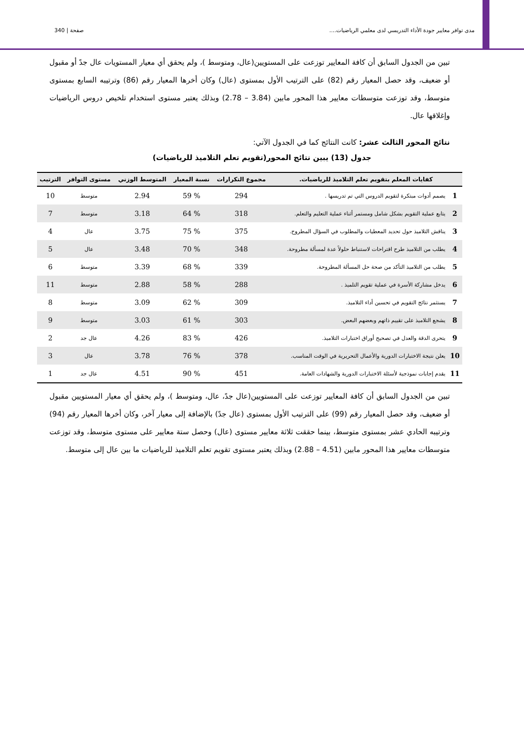صفحة | 340 مدى توافر معايير جودة الأداء التدريسي لدى معلمي الرياضيات....
تبين من الجدول السابق أن كافة المعايير توزعت على المستويين(عال، ومتوسط )، ولم يحقق أي معيار المستويات عال جدً أو مقبول أو ضعيف، وقد حصل المعيار رقم (82) على الترتيب الأول بمستوى (عال) وكان أخرها المعيار رقم (86) وترتيبه السابع بمستوى متوسط، وقد توزعت متوسطات معايير هذا المحور مابين (3.84 – 2.78) وبذلك يعتبر مستوى استخدام تلخيص دروس الرياضيات وإغلاقها عال.
نتائج المحور الثالث عشر: كانت النتائج كما في الجدول الآتي:
جدول (13) يبين نتائج المحور(تقويم تعلم التلاميذ للرياضيات)
| كفايات المعلم بتقويم تعلم التلاميذ للرياضيات. | | مجموع التكرارات | نسبة المعيار | المتوسط الوزني | مستوى التوافر | الترتيب |
| --- | --- | --- | --- | --- | --- | --- |
| 1 | يصمم أدوات مبتكرة لتقويم الدروس التي تم تدريسها . | 294 | % 59 | 2.94 | متوسط | 10 |
| 2 | يتابع عملية التقويم بشكل شامل ومستمر أثناء عملية التعليم والتعلم. | 318 | % 64 | 3.18 | متوسط | 7 |
| 3 | يناقش التلاميذ حول تحديد المعطيات والمطلوب في السؤال المطروح. | 375 | % 75 | 3.75 | عال | 4 |
| 4 | يطلب من التلاميذ طرح اقتراحات لاستنباط حلولاً عدة لمسألة مطروحة. | 348 | % 70 | 3.48 | عال | 5 |
| 5 | يطلب من التلاميذ التأكد من صحة حل المسألة المطروحة. | 339 | % 68 | 3.39 | متوسط | 6 |
| 6 | يدخل مشاركة الأسرة في عملية تقويم التلميذ . | 288 | % 58 | 2.88 | متوسط | 11 |
| 7 | يستثمر نتائج التقويم في تحسين أداء التلاميذ. | 309 | % 62 | 3.09 | متوسط | 8 |
| 8 | يشجع التلاميذ على تقييم ذاتهم وبعضهم البعض. | 303 | % 61 | 3.03 | متوسط | 9 |
| 9 | يتحرى الدقة والعدل في تصحيح أوراق اختبارات التلاميذ. | 426 | % 83 | 4.26 | عال جد | 2 |
| 10 | يعلن نتيجة الاختبارات الدورية والأعمال التحريرية في الوقت المناسب. | 378 | % 76 | 3.78 | عال | 3 |
| 11 | يقدم إجابات نموذجية لأسئلة الاختبارات الدورية والشهادات العامة. | 451 | % 90 | 4.51 | عال جد | 1 |
تبين من الجدول السابق أن كافة المعايير توزعت على المستويين(عال جدً، عال، ومتوسط )، ولم يحقق أي معيار المستويين مقبول أو ضعيف، وقد حصل المعيار رقم (99) على الترتيب الأول بمستوى (عال جدً) بالإضافة إلى معيار آخر، وكان أخرها المعيار رقم (94) وترتيبه الحادي عشر بمستوى متوسط، بينما حققت ثلاثة معايير مستوى (عال) وحصل ستة معايير على مستوى متوسط، وقد توزعت متوسطات معايير هذا المحور مابين (4.51 – 2.88) وبذلك يعتبر مستوى تقويم تعلم التلاميذ للرياضيات ما بين عال إلى متوسط.